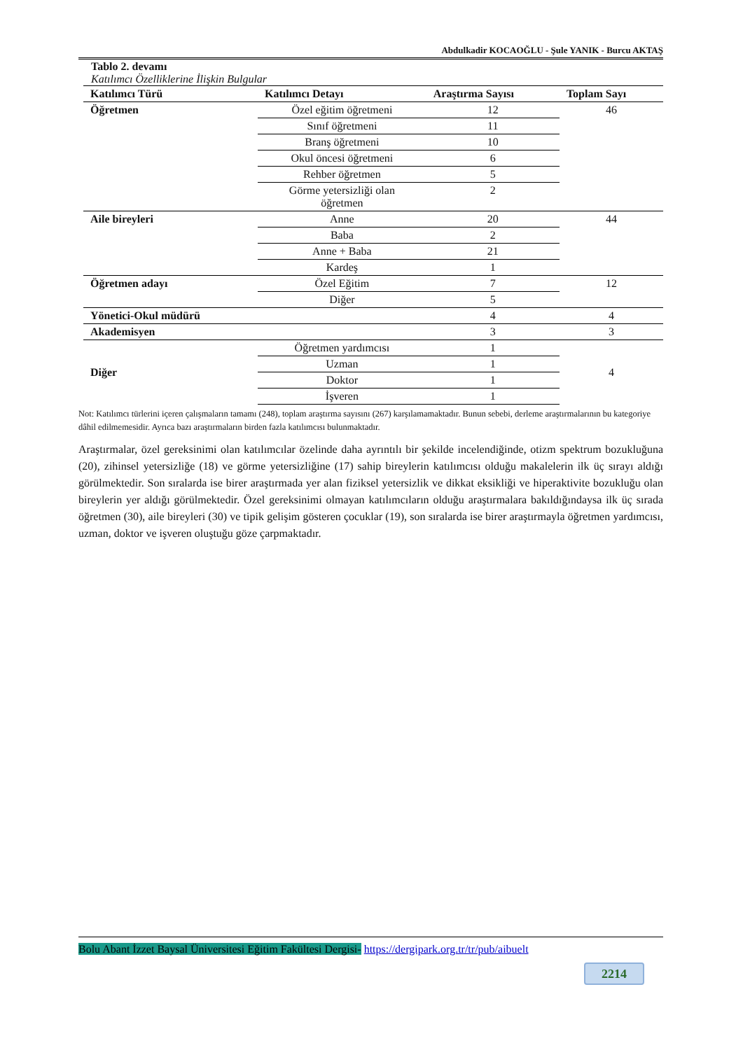Abdulkadir KOCAOĞLU - Şule YANIK - Burcu AKTAŞ
Tablo 2. devamı
Katılımcı Özelliklerine İlişkin Bulgular
| Katılımcı Türü | Katılımcı Detayı | Araştırma Sayısı | Toplam Sayı |
| --- | --- | --- | --- |
| Öğretmen | Özel eğitim öğretmeni | 12 | 46 |
| | Sınıf öğretmeni | 11 | |
| | Branş öğretmeni | 10 | |
| | Okul öncesi öğretmeni | 6 | |
| | Rehber öğretmen | 5 | |
| | Görme yetersizliği olan öğretmen | 2 | |
| Aile bireyleri | Anne | 20 | 44 |
| | Baba | 2 | |
| | Anne + Baba | 21 | |
| | Kardeş | 1 | |
| Öğretmen adayı | Özel Eğitim | 7 | 12 |
| | Diğer | 5 | |
| Yönetici-Okul müdürü | | 4 | 4 |
| Akademisyen | | 3 | 3 |
| Diğer | Öğretmen yardımcısı | 1 | 4 |
| | Uzman | 1 | |
| | Doktor | 1 | |
| | İşveren | 1 | |
Not: Katılımcı türlerini içeren çalışmaların tamamı (248), toplam araştırma sayısını (267) karşılamamaktadır. Bunun sebebi, derleme araştırmalarının bu kategoriye dâhil edilmemesidir. Ayrıca bazı araştırmaların birden fazla katılımcısı bulunmaktadır.
Araştırmalar, özel gereksinimi olan katılımcılar özelinde daha ayrıntılı bir şekilde incelendiğinde, otizm spektrum bozukluğuna (20), zihinsel yetersizliğe (18) ve görme yetersizliğine (17) sahip bireylerin katılımcısı olduğu makalelerin ilk üç sırayı aldığı görülmektedir. Son sıralarda ise birer araştırmada yer alan fiziksel yetersizlik ve dikkat eksikliği ve hiperaktivite bozukluğu olan bireylerin yer aldığı görülmektedir. Özel gereksinimi olmayan katılımcıların olduğu araştırmalara bakıldığındaysa ilk üç sırada öğretmen (30), aile bireyleri (30) ve tipik gelişim gösteren çocuklar (19), son sıralarda ise birer araştırmayla öğretmen yardımcısı, uzman, doktor ve işveren oluştuğu göze çarpmaktadır.
Bolu Abant İzzet Baysal Üniversitesi Eğitim Fakültesi Dergisi- https://dergipark.org.tr/tr/pub/aibuelt
2214